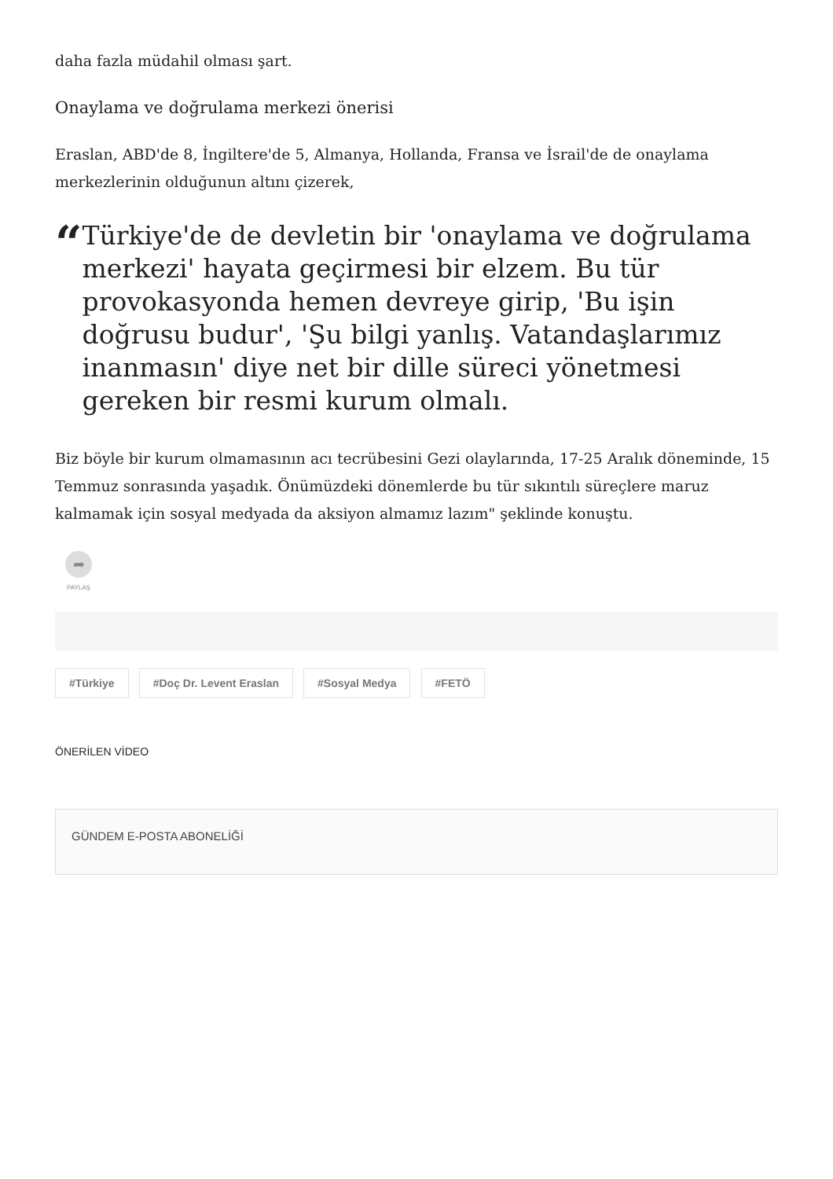daha fazla müdahil olması şart.
Onaylama ve doğrulama merkezi önerisi
Eraslan, ABD'de 8, İngiltere'de 5, Almanya, Hollanda, Fransa ve İsrail'de de onaylama merkezlerinin olduğunun altını çizerek,
“
Türkiye'de de devletin bir 'onaylama ve doğrulama merkezi' hayata geçirmesi bir elzem. Bu tür provokasyonda hemen devreye girip, 'Bu işin doğrusu budur', 'Şu bilgi yanlış. Vatandaşlarımız inanmasın' diye net bir dille süreci yönetmesi gereken bir resmi kurum olmalı.
Biz böyle bir kurum olmamasının acı tecrübesini Gezi olaylarında, 17-25 Aralık döneminde, 15 Temmuz sonrasında yaşadık. Önümüzdeki dönemlerde bu tür sıkıntılı süreçlere maruz kalmamak için sosyal medyada da aksiyon almamız lazım" şeklinde konuştu.
➦
PAYLAŞ
#Türkiye #Doç Dr. Levent Eraslan #Sosyal Medya #FETÖ
ÖNERİLEN VİDEO
GÜNDEM E-POSTA ABONELİĞİ